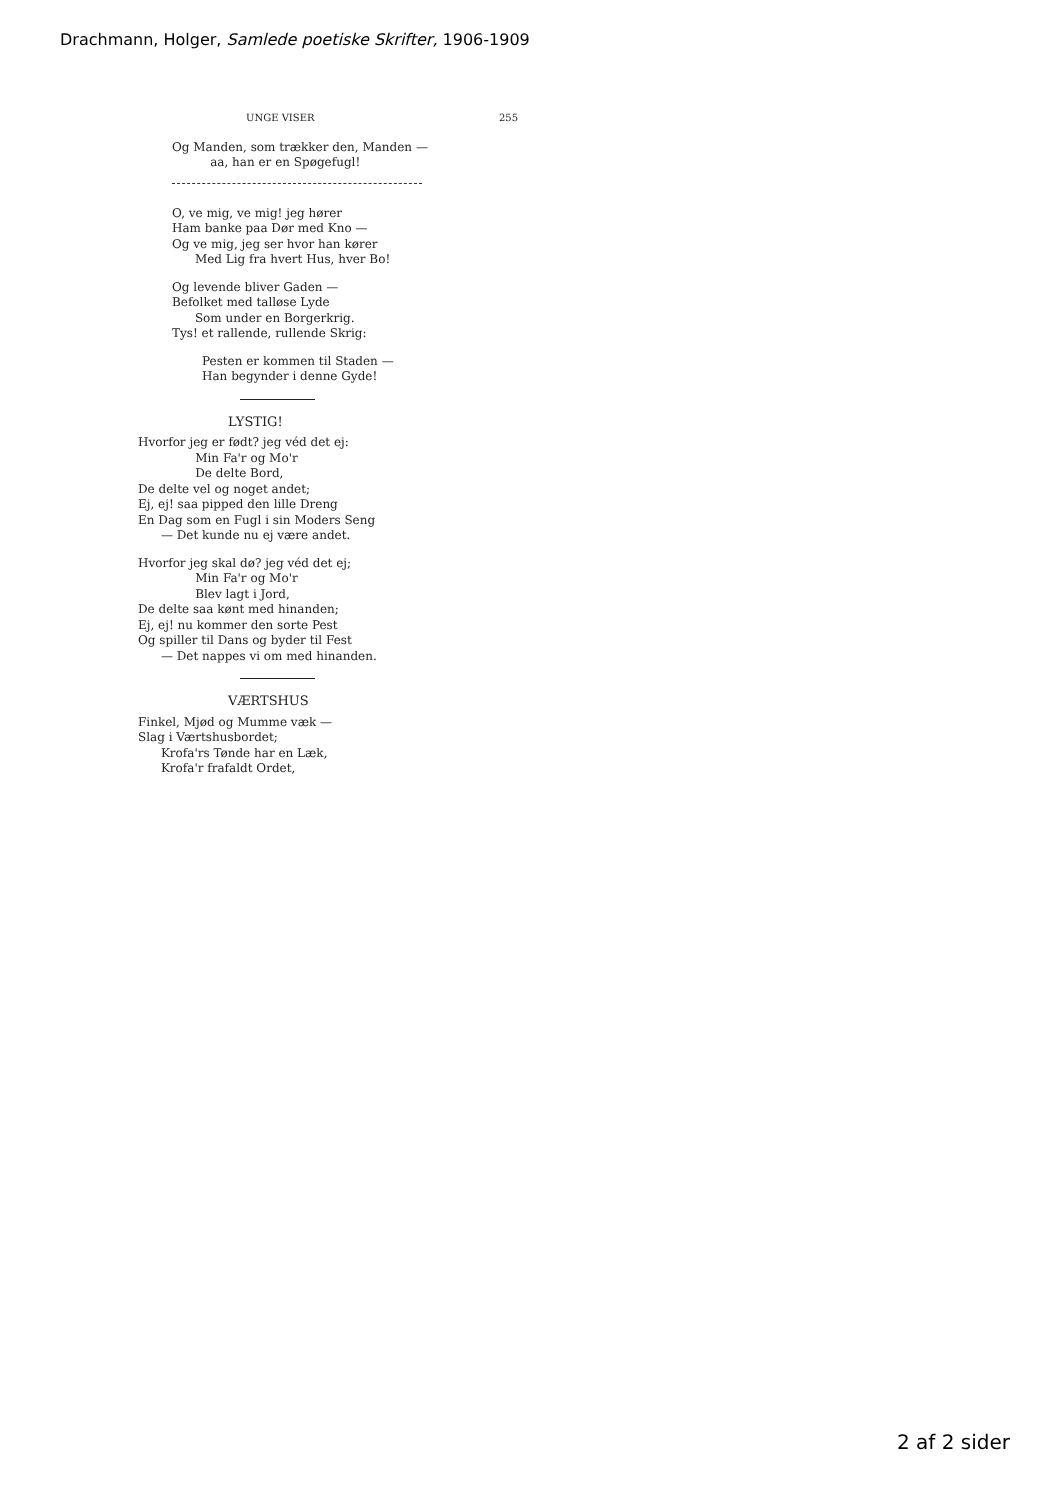Drachmann, Holger, Samlede poetiske Skrifter, 1906-1909
UNGE VISER 255
Og Manden, som trækker den, Manden —
aa, han er en Spøgefugl!
O, ve mig, ve mig! jeg hører
Ham banke paa Dør med Kno —
Og ve mig, jeg ser hvor han kører
Med Lig fra hvert Hus, hver Bo!
Og levende bliver Gaden —
Befolket med talløse Lyde
Som under en Borgerkrig.
Tys! et rallende, rullende Skrig:
Pesten er kommen til Staden —
Han begynder i denne Gyde!
LYSTIG!
Hvorfor jeg er født? jeg véd det ej:
Min Fa'r og Mo'r
De delte Bord,
De delte vel og noget andet;
Ej, ej! saa pipped den lille Dreng
En Dag som en Fugl i sin Moders Seng
— Det kunde nu ej være andet.
Hvorfor jeg skal dø? jeg véd det ej;
Min Fa'r og Mo'r
Blev lagt i Jord,
De delte saa kønt med hinanden;
Ej, ej! nu kommer den sorte Pest
Og spiller til Dans og byder til Fest
— Det nappes vi om med hinanden.
VÆRTSHUS
Finkel, Mjød og Mumme væk —
Slag i Værtshusbordet;
Krofa'rs Tønde har en Læk,
Krofa'r frafaldt Ordet,
2 af 2 sider